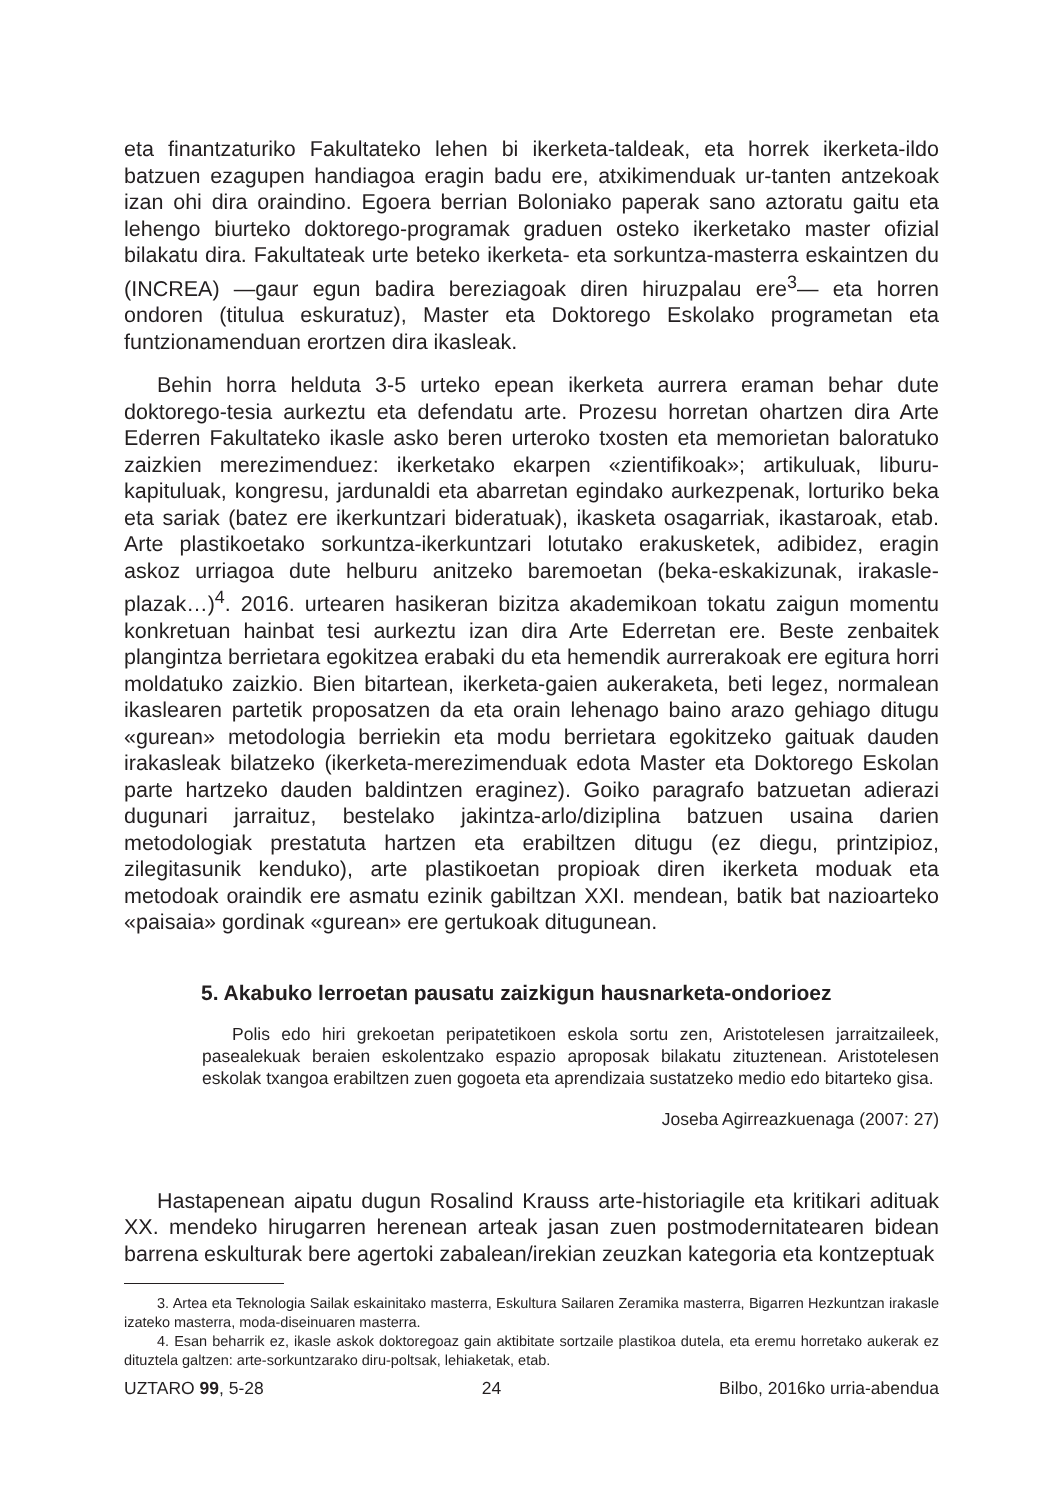eta finantzaturiko Fakultateko lehen bi ikerketa-taldeak, eta horrek ikerketa-ildo batzuen ezagupen handiagoa eragin badu ere, atxikimenduak ur-tanten antzekoak izan ohi dira oraindino. Egoera berrian Boloniako paperak sano aztoratu gaitu eta lehengo biurteko doktorego-programak graduen osteko ikerketako master ofizial bilakatu dira. Fakultateak urte beteko ikerketa- eta sorkuntza-masterra eskaintzen du (INCREA) —gaur egun badira bereziagoak diren hiruzpalau ere<sup>3</sup>— eta horren ondoren (titulua eskuratuz), Master eta Doktorego Eskolako programetan eta funtzionamenduan erortzen dira ikasleak.
Behin horra helduta 3-5 urteko epean ikerketa aurrera eraman behar dute doktorego-tesia aurkeztu eta defendatu arte. Prozesu horretan ohartzen dira Arte Ederren Fakultateko ikasle asko beren urteroko txosten eta memorietan baloratuko zaizkien merezimenduez: ikerketako ekarpen «zientifikoak»; artikuluak, liburu-kapituluak, kongresu, jardunaldi eta abarretan egindako aurkezpenak, lorturiko beka eta sariak (batez ere ikerkuntzari bideratuak), ikasketa osagarriak, ikastaroak, etab. Arte plastikoetako sorkuntza-ikerkuntzari lotutako erakusketek, adibidez, eragin askoz urriagoa dute helburu anitzeko baremoetan (beka-eskakizunak, irakasle-plazak…)<sup>4</sup>. 2016. urtearen hasikeran bizitza akademikoan tokatu zaigun momentu konkretuan hainbat tesi aurkeztu izan dira Arte Ederretan ere. Beste zenbaitek plangintza berrietara egokitzea erabaki du eta hemendik aurrerakoak ere egitura horri moldatuko zaizkio. Bien bitartean, ikerketa-gaien aukeraketa, beti legez, normalean ikaslearen partetik proposatzen da eta orain lehenago baino arazo gehiago ditugu «gurean» metodologia berriekin eta modu berrietara egokitzeko gaituak dauden irakasleak bilatzeko (ikerketa-merezimenduak edota Master eta Doktorego Eskolan parte hartzeko dauden baldintzen eraginez). Goiko paragrafo batzuetan adierazi dugunari jarraituz, bestelako jakintza-arlo/diziplina batzuen usaina darien metodologiak prestatuta hartzen eta erabiltzen ditugu (ez diegu, printzipioz, zilegitasunik kenduko), arte plastikoetan propioak diren ikerketa moduak eta metodoak oraindik ere asmatu ezinik gabiltzan XXI. mendean, batik bat nazioarteko «paisaia» gordinak «gurean» ere gertukoak ditugunean.
5. Akabuko lerroetan pausatu zaizkigun hausnarketa-ondorioez
Polis edo hiri grekoetan peripatetikoen eskola sortu zen, Aristotelesen jarraitzaileek, pasealekuak beraien eskolentzako espazio aproposak bilakatu zituztenean. Aristotelesen eskolak txangoa erabiltzen zuen gogoeta eta aprendizaia sustatzeko medio edo bitarteko gisa.
Joseba Agirreazkuenaga (2007: 27)
Hastapenean aipatu dugun Rosalind Krauss arte-historiagile eta kritikari adituak XX. mendeko hirugarren herenean arteak jasan zuen postmodernitatearen bidean barrena eskulturak bere agertoki zabalean/irekian zeuzkan kategoria eta kontzeptuak
3. Artea eta Teknologia Sailak eskainitako masterra, Eskultura Sailaren Zeramika masterra, Bigarren Hezkuntzan irakasle izateko masterra, moda-diseinuaren masterra.
4. Esan beharrik ez, ikasle askok doktoregoaz gain aktibitate sortzaile plastikoa dutela, eta eremu horretako aukerak ez dituztela galtzen: arte-sorkuntzarako diru-poltsak, lehiaketak, etab.
UZTARO 99, 5-28 24 Bilbo, 2016ko urria-abendua